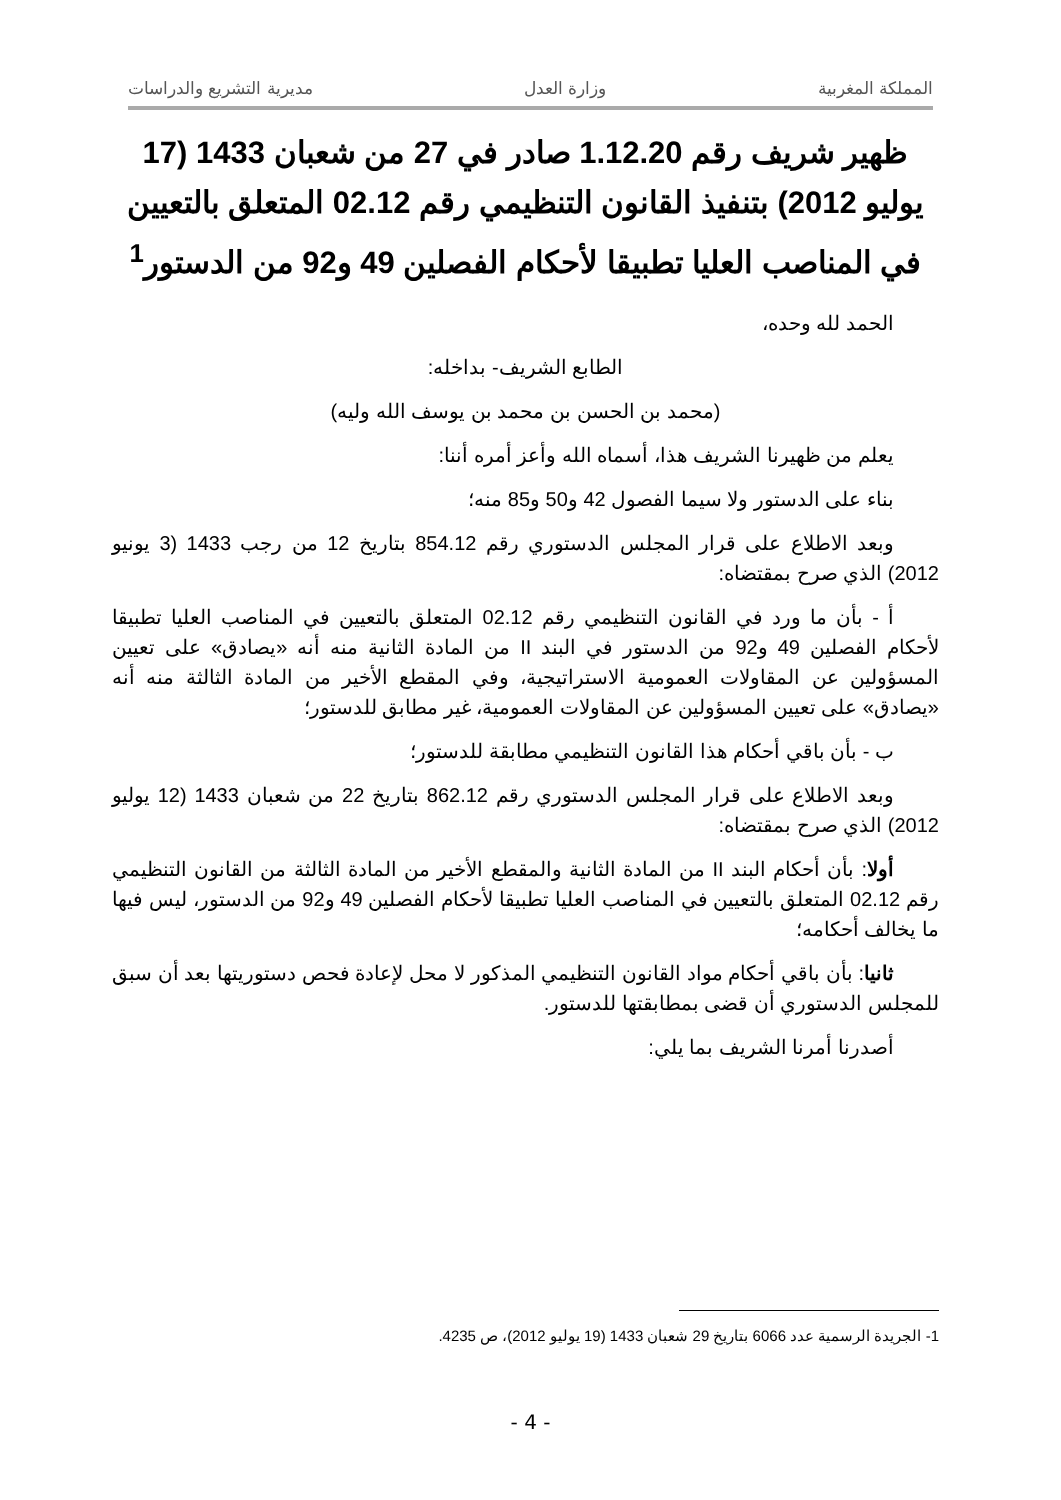المملكة المغربية وزارة العدل مديرية التشريع والدراسات
ظهير شريف رقم 1.12.20 صادر في 27 من شعبان 1433 (17 يوليو 2012) بتنفيذ القانون التنظيمي رقم 02.12 المتعلق بالتعيين في المناصب العليا تطبيقا لأحكام الفصلين 49 و92 من الدستور<sup>1</sup>
الحمد لله وحده،
الطابع الشريف- بداخله:
(محمد بن الحسن بن محمد بن يوسف الله وليه)
يعلم من ظهيرنا الشريف هذا، أسماه الله وأعز أمره أننا:
بناء على الدستور ولا سيما الفصول 42 و50 و85 منه؛
وبعد الاطلاع على قرار المجلس الدستوري رقم 854.12 بتاريخ 12 من رجب 1433 (3 يونيو 2012) الذي صرح بمقتضاه:
أ - بأن ما ورد في القانون التنظيمي رقم 02.12 المتعلق بالتعيين في المناصب العليا تطبيقا لأحكام الفصلين 49 و92 من الدستور في البند II من المادة الثانية منه أنه «يصادق» على تعيين المسؤولين عن المقاولات العمومية الاستراتيجية، وفي المقطع الأخير من المادة الثالثة منه أنه «يصادق» على تعيين المسؤولين عن المقاولات العمومية، غير مطابق للدستور؛
ب - بأن باقي أحكام هذا القانون التنظيمي مطابقة للدستور؛
وبعد الاطلاع على قرار المجلس الدستوري رقم 862.12 بتاريخ 22 من شعبان 1433 (12 يوليو 2012) الذي صرح بمقتضاه:
أولا: بأن أحكام البند II من المادة الثانية والمقطع الأخير من المادة الثالثة من القانون التنظيمي رقم 02.12 المتعلق بالتعيين في المناصب العليا تطبيقا لأحكام الفصلين 49 و92 من الدستور، ليس فيها ما يخالف أحكامه؛
ثانيا: بأن باقي أحكام مواد القانون التنظيمي المذكور لا محل لإعادة فحص دستوريتها بعد أن سبق للمجلس الدستوري أن قضى بمطابقتها للدستور.
أصدرنا أمرنا الشريف بما يلي:
1- الجريدة الرسمية عدد 6066 بتاريخ 29 شعبان 1433 (19 يوليو 2012)، ص 4235.
- 4 -